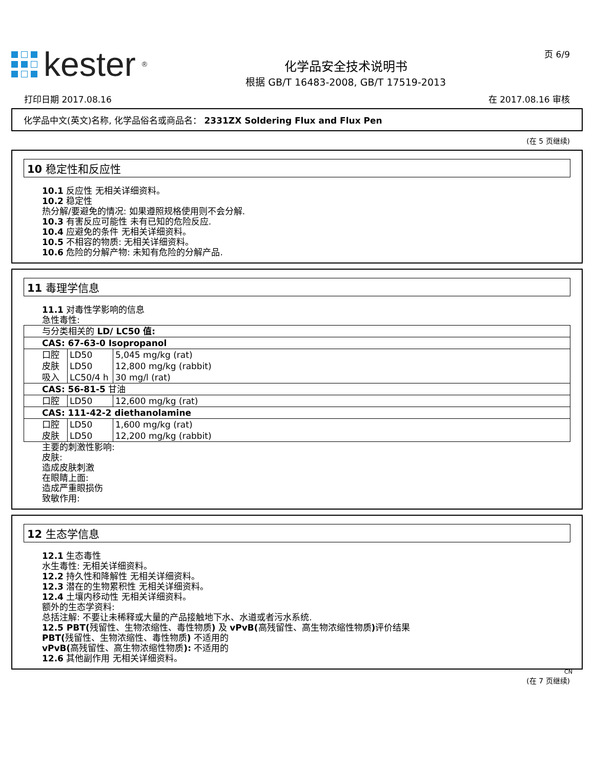kester<sup>®</sup>
化学品安全技术说明书
根据 GB/T 16483-2008, GB/T 17519-2013
页 6/9
打印日期 2017.08.16 在 2017.08.16 审核
化学品中文(英文)名称, 化学品俗名或商品名： 2331ZX Soldering Flux and Flux Pen
(在 5 页继续)
10 稳定性和反应性
10.1 反应性 无相关详细资料。
10.2 稳定性
热分解/要避免的情况: 如果遵照规格使用则不会分解.
10.3 有害反应可能性 未有已知的危险反应.
10.4 应避免的条件 无相关详细资料。
10.5 不相容的物质: 无相关详细资料。
10.6 危险的分解产物: 未知有危险的分解产品.
11 毒理学信息
11.1 对毒性学影响的信息
急性毒性:
| 与分类相关的 LD/ LC50 值: | | |
| CAS: 67-63-0 Isopropanol | | |
| 口腔 皮肤 吸入 | LD50 LD50 LC50/4 h | 5,045 mg/kg (rat) 12,800 mg/kg (rabbit) 30 mg/l (rat) |
| CAS: 56-81-5 甘油 | | |
| 口腔 | LD50 | 12,600 mg/kg (rat) |
| CAS: 111-42-2 diethanolamine | | |
| 口腔 皮肤 | LD50 LD50 | 1,600 mg/kg (rat) 12,200 mg/kg (rabbit) |
主要的刺激性影响:
皮肤:
造成皮肤刺激
在眼睛上面:
造成严重眼损伤
致敏作用:
12 生态学信息
12.1 生态毒性
水生毒性: 无相关详细资料。
12.2 持久性和降解性 无相关详细资料。
12.3 潜在的生物累积性 无相关详细资料。
12.4 土壤内移动性 无相关详细资料。
额外的生态学资料:
总括注解: 不要让未稀释或大量的产品接触地下水、水道或者污水系统.
12.5 PBT(残留性、生物浓缩性、毒性物质) 及 vPvB(高残留性、高生物浓缩性物质) 评价结果
PBT(残留性、生物浓缩性、毒性物质) 不适用的
vPvB(高残留性、高生物浓缩性物质): 不适用的
12.6 其他副作用 无相关详细资料。
CN
(在 7 页继续)